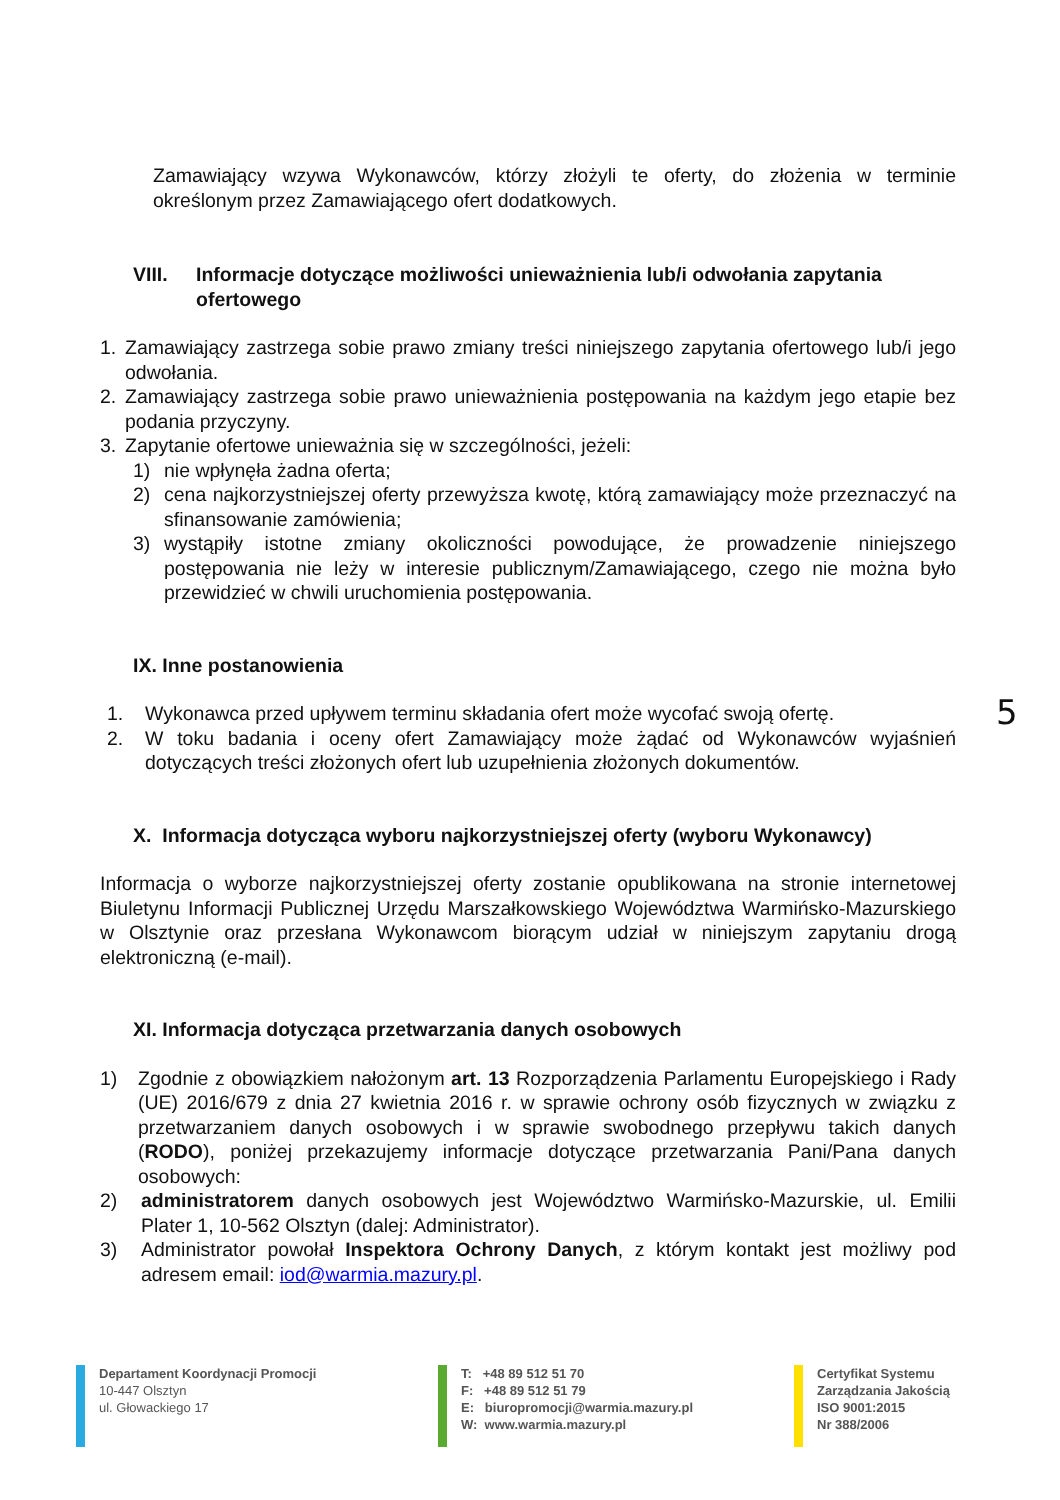Zamawiający wzywa Wykonawców, którzy złożyli te oferty, do złożenia w terminie określonym przez Zamawiającego ofert dodatkowych.
VIII. Informacje dotyczące możliwości unieważnienia lub/i odwołania zapytania ofertowego
1. Zamawiający zastrzega sobie prawo zmiany treści niniejszego zapytania ofertowego lub/i jego odwołania.
2. Zamawiający zastrzega sobie prawo unieważnienia postępowania na każdym jego etapie bez podania przyczyny.
3. Zapytanie ofertowe unieważnia się w szczególności, jeżeli:
1) nie wpłynęła żadna oferta;
2) cena najkorzystniejszej oferty przewyższa kwotę, którą zamawiający może przeznaczyć na sfinansowanie zamówienia;
3) wystąpiły istotne zmiany okoliczności powodujące, że prowadzenie niniejszego postępowania nie leży w interesie publicznym/Zamawiającego, czego nie można było przewidzieć w chwili uruchomienia postępowania.
IX. Inne postanowienia
1. Wykonawca przed upływem terminu składania ofert może wycofać swoją ofertę.
2. W toku badania i oceny ofert Zamawiający może żądać od Wykonawców wyjaśnień dotyczących treści złożonych ofert lub uzupełnienia złożonych dokumentów.
X. Informacja dotycząca wyboru najkorzystniejszej oferty (wyboru Wykonawcy)
Informacja o wyborze najkorzystniejszej oferty zostanie opublikowana na stronie internetowej Biuletynu Informacji Publicznej Urzędu Marszałkowskiego Województwa Warmińsko-Mazurskiego w Olsztynie oraz przesłana Wykonawcom biorącym udział w niniejszym zapytaniu drogą elektroniczną (e-mail).
XI. Informacja dotycząca przetwarzania danych osobowych
1) Zgodnie z obowiązkiem nałożonym art. 13 Rozporządzenia Parlamentu Europejskiego i Rady (UE) 2016/679 z dnia 27 kwietnia 2016 r. w sprawie ochrony osób fizycznych w związku z przetwarzaniem danych osobowych i w sprawie swobodnego przepływu takich danych (RODO), poniżej przekazujemy informacje dotyczące przetwarzania Pani/Pana danych osobowych:
2) administratorem danych osobowych jest Województwo Warmińsko-Mazurskie, ul. Emilii Plater 1, 10-562 Olsztyn (dalej: Administrator).
3) Administrator powołał Inspektora Ochrony Danych, z którym kontakt jest możliwy pod adresem email: iod@warmia.mazury.pl.
5
Departament Koordynacji Promocji
10-447 Olsztyn
ul. Głowackiego 17
T: +48 89 512 51 70
F: +48 89 512 51 79
E: biuropromocji@warmia.mazury.pl
W: www.warmia.mazury.pl
Certyfikat Systemu
Zarządzania Jakością
ISO 9001:2015
Nr 388/2006